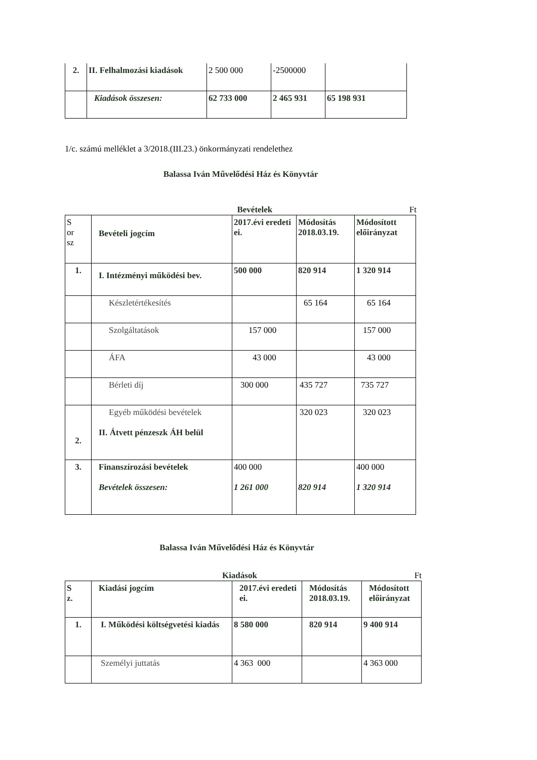| 2. | II. Felhalmozási kiadások | 2 500 000 | -2500000 | |
| | Kiadások összesen: | 62 733 000 | 2 465 931 | 65 198 931 |
1/c. számú melléklet a 3/2018.(III.23.) önkormányzati rendelethez
Balassa Iván Művelődési Ház és Könyvtár
Bevételek Ft
| S or sz | Bevételi jogcím | 2017.évi eredeti ei. | Módosítás 2018.03.19. | Módosított előirányzat |
| 1. | I. Intézményi működési bev. | 500 000 | 820 914 | 1 320 914 |
| | Készletértékesítés | | 65 164 | 65 164 |
| | Szolgáltatások | 157 000 | | 157 000 |
| | ÁFA | 43 000 | | 43 000 |
| | Bérleti díj | 300 000 | 435 727 | 735 727 |
| 2. | Egyéb működési bevételek II. Átvett pénzeszk ÁH belül | | 320 023 | 320 023 |
| 3. | Finanszírozási bevételek Bevételek összesen: | 400 000 1 261 000 | 820 914 | 400 000 1 320 914 |
Balassa Iván Művelődési Ház és Könyvtár
Kiadások Ft
| S z. | Kiadási jogcím | 2017.évi eredeti ei. | Módosítás 2018.03.19. | Módosított előirányzat |
| 1. | I. Működési költségvetési kiadás | 8 580 000 | 820 914 | 9 400 914 |
| | Személyi juttatás | 4 363 000 | | 4 363 000 |